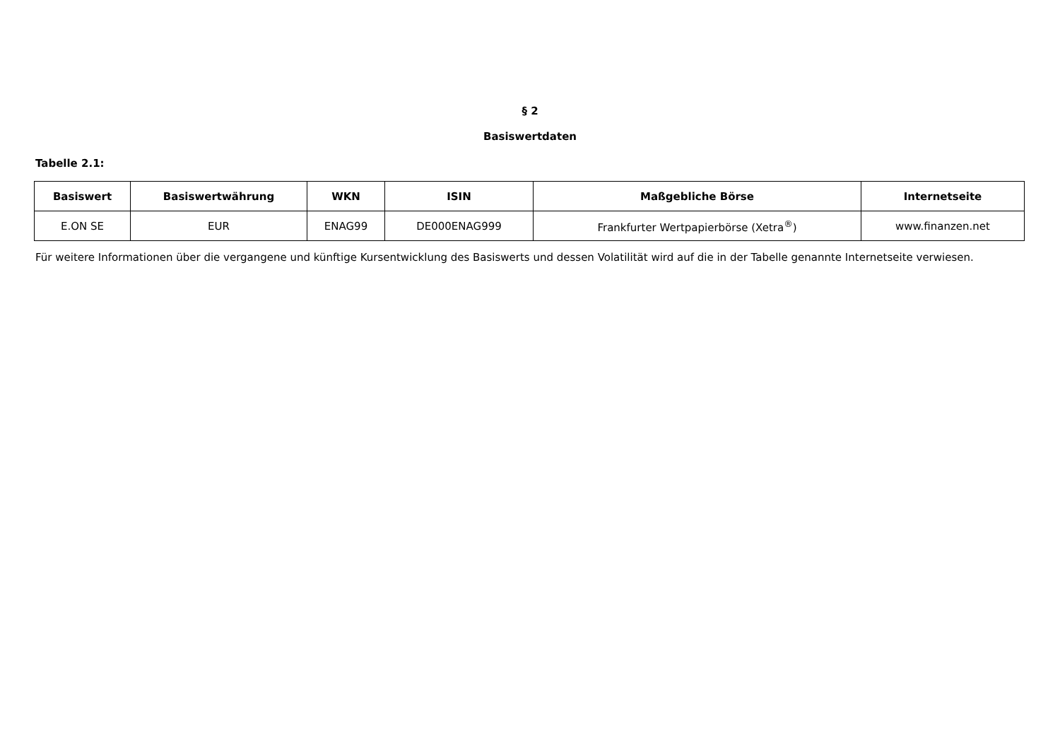§ 2
Basiswertdaten
Tabelle 2.1:
| Basiswert | Basiswertwährung | WKN | ISIN | Maßgebliche Börse | Internetseite |
| --- | --- | --- | --- | --- | --- |
| E.ON SE | EUR | ENAG99 | DE000ENAG999 | Frankfurter Wertpapierbörse (Xetra<sup>®</sup>) | www.finanzen.net |
Für weitere Informationen über die vergangene und künftige Kursentwicklung des Basiswerts und dessen Volatilität wird auf die in der Tabelle genannte Internetseite verwiesen.